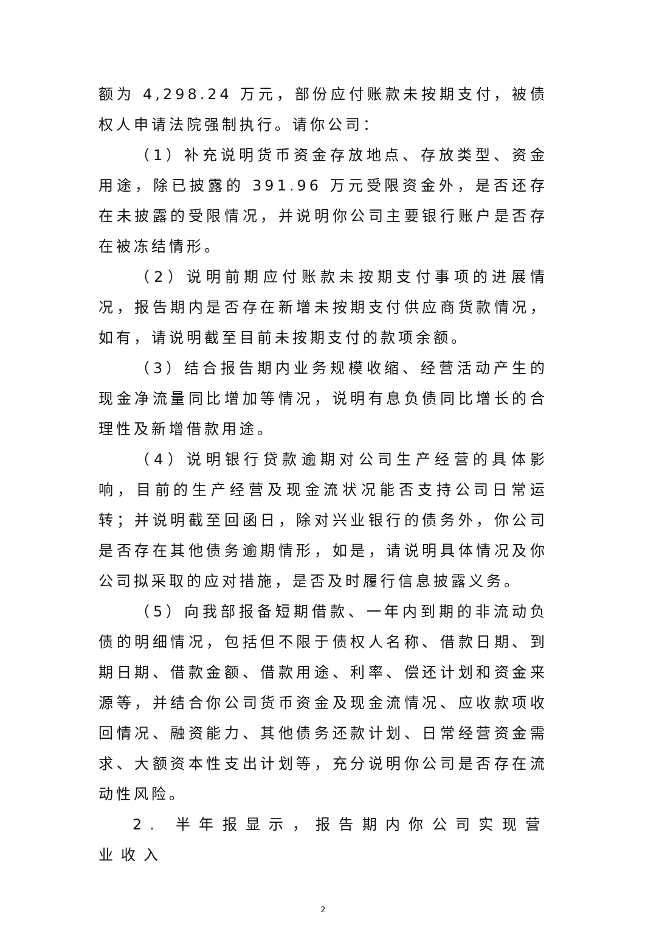额为 4,298.24 万元，部份应付账款未按期支付，被债权人申请法院强制执行。请你公司：
（1）补充说明货币资金存放地点、存放类型、资金用途，除已披露的 391.96 万元受限资金外，是否还存在未披露的受限情况，并说明你公司主要银行账户是否存在被冻结情形。
（2）说明前期应付账款未按期支付事项的进展情况，报告期内是否存在新增未按期支付供应商货款情况，如有，请说明截至目前未按期支付的款项余额。
（3）结合报告期内业务规模收缩、经营活动产生的现金净流量同比增加等情况，说明有息负债同比增长的合理性及新增借款用途。
（4）说明银行贷款逾期对公司生产经营的具体影响，目前的生产经营及现金流状况能否支持公司日常运转；并说明截至回函日，除对兴业银行的债务外，你公司是否存在其他债务逾期情形，如是，请说明具体情况及你公司拟采取的应对措施，是否及时履行信息披露义务。
（5）向我部报备短期借款、一年内到期的非流动负债的明细情况，包括但不限于债权人名称、借款日期、到期日期、借款金额、借款用途、利率、偿还计划和资金来源等，并结合你公司货币资金及现金流情况、应收款项收回情况、融资能力、其他债务还款计划、日常经营资金需求、大额资本性支出计划等，充分说明你公司是否存在流动性风险。
2. 半年报显示，报告期内你公司实现营业收入
2